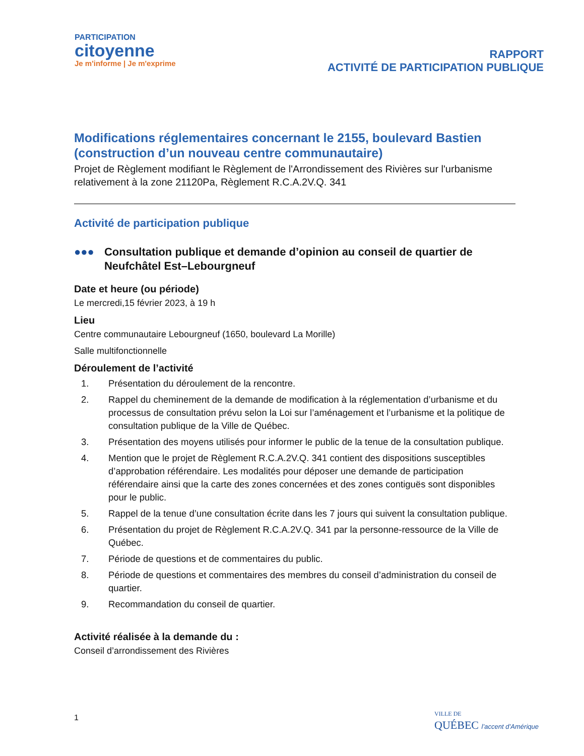PARTICIPATION
citoyenne
Je m'informe | Je m'exprime
RAPPORT
ACTIVITÉ DE PARTICIPATION PUBLIQUE
Modifications réglementaires concernant le 2155, boulevard Bastien (construction d’un nouveau centre communautaire)
Projet de Règlement modifiant le Règlement de l'Arrondissement des Rivières sur l'urbanisme relativement à la zone 21120Pa, Règlement R.C.A.2V.Q. 341
Activité de participation publique
●●● Consultation publique et demande d’opinion au conseil de quartier de Neufchâtel Est–Lebourgneuf
Date et heure (ou période)
Le mercredi,15 février 2023, à 19 h
Lieu
Centre communautaire Lebourgneuf (1650, boulevard La Morille)
Salle multifonctionnelle
Déroulement de l’activité
1. Présentation du déroulement de la rencontre.
2. Rappel du cheminement de la demande de modification à la réglementation d’urbanisme et du processus de consultation prévu selon la Loi sur l’aménagement et l’urbanisme et la politique de consultation publique de la Ville de Québec.
3. Présentation des moyens utilisés pour informer le public de la tenue de la consultation publique.
4. Mention que le projet de Règlement R.C.A.2V.Q. 341 contient des dispositions susceptibles d’approbation référendaire. Les modalités pour déposer une demande de participation référendaire ainsi que la carte des zones concernées et des zones contiguës sont disponibles pour le public.
5. Rappel de la tenue d’une consultation écrite dans les 7 jours qui suivent la consultation publique.
6. Présentation du projet de Règlement R.C.A.2V.Q. 341 par la personne-ressource de la Ville de Québec.
7. Période de questions et de commentaires du public.
8. Période de questions et commentaires des membres du conseil d’administration du conseil de quartier.
9. Recommandation du conseil de quartier.
Activité réalisée à la demande du :
Conseil d’arrondissement des Rivières
1
VILLE DE
QUÉBEC l’accent d’Amérique